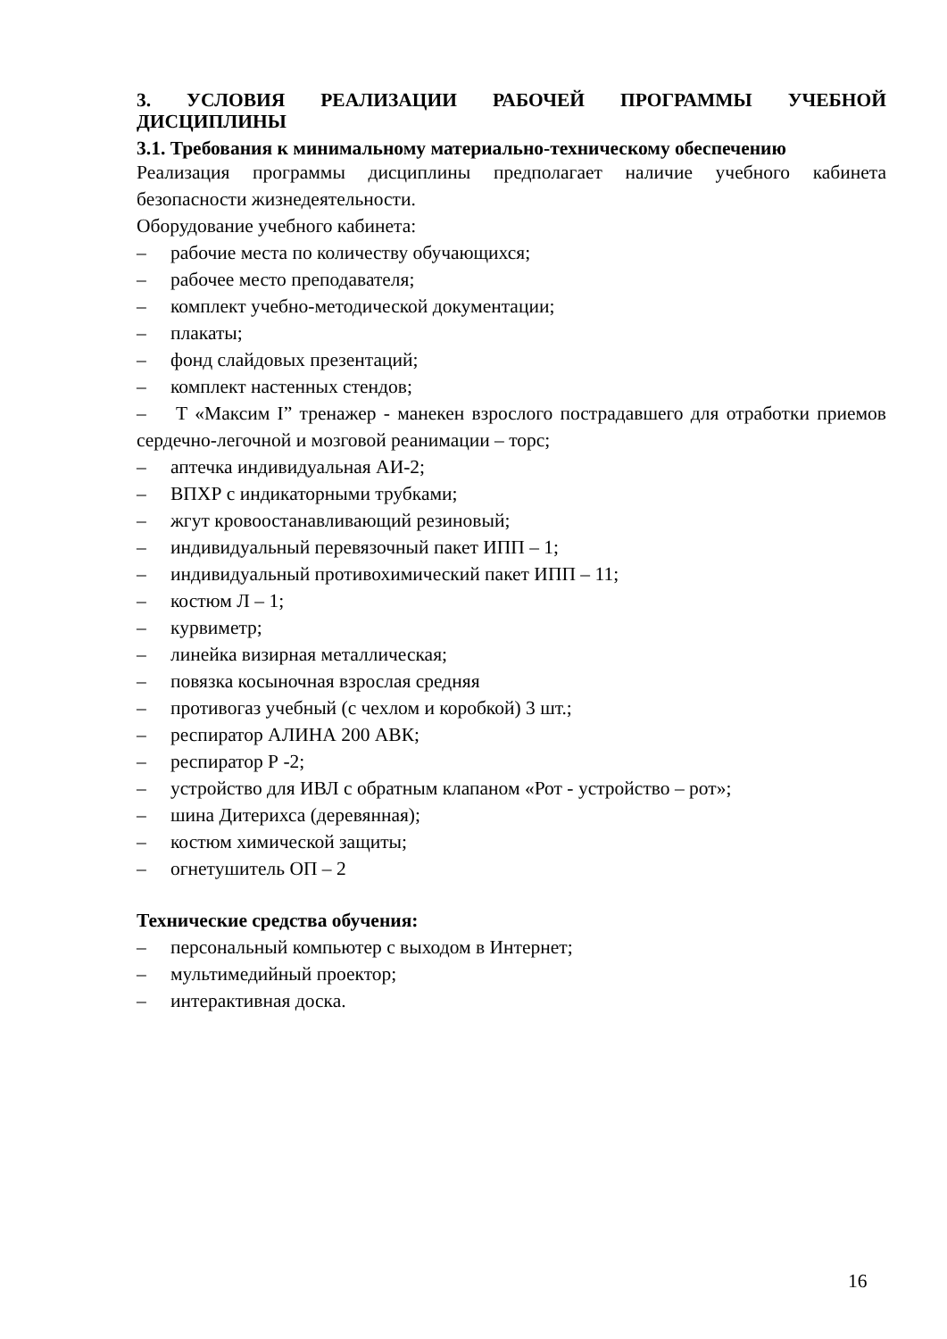3. УСЛОВИЯ РЕАЛИЗАЦИИ РАБОЧЕЙ ПРОГРАММЫ УЧЕБНОЙ ДИСЦИПЛИНЫ
3.1. Требования к минимальному материально-техническому обеспечению
Реализация программы дисциплины предполагает наличие учебного кабинета безопасности жизнедеятельности.
Оборудование учебного кабинета:
– рабочие места по количеству обучающихся;
– рабочее место преподавателя;
– комплект учебно-методической документации;
– плакаты;
– фонд слайдовых презентаций;
– комплект настенных стендов;
– Т «Максим I” тренажер - манекен взрослого пострадавшего для отработки приемов сердечно-легочной и мозговой реанимации – торс;
– аптечка индивидуальная АИ-2;
– ВПХР с индикаторными трубками;
– жгут кровоостанавливающий резиновый;
– индивидуальный перевязочный пакет ИПП – 1;
– индивидуальный противохимический пакет ИПП – 11;
– костюм Л – 1;
– курвиметр;
– линейка визирная металлическая;
– повязка косыночная взрослая средняя
– противогаз учебный (с чехлом и коробкой) 3 шт.;
– респиратор АЛИНА 200 АВК;
– респиратор Р -2;
– устройство для ИВЛ с обратным клапаном «Рот - устройство – рот»;
– шина Дитерихса (деревянная);
– костюм химической защиты;
– огнетушитель ОП – 2
Технические средства обучения:
– персональный компьютер с выходом в Интернет;
– мультимедийный проектор;
– интерактивная доска.
16